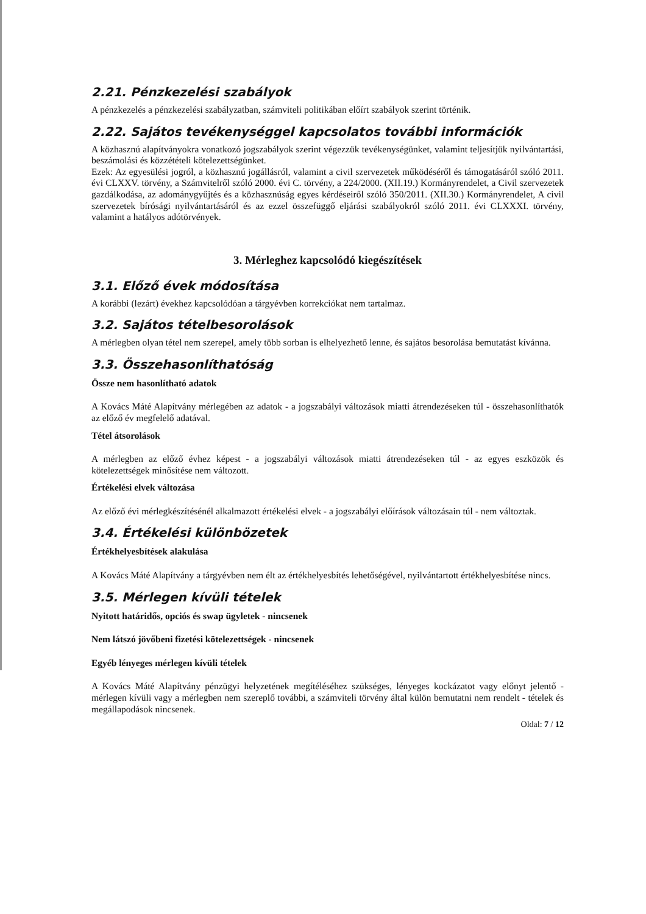2.21. Pénzkezelési szabályok
A pénzkezelés a pénzkezelési szabályzatban, számviteli politikában előírt szabályok szerint történik.
2.22. Sajátos tevékenységgel kapcsolatos további információk
A közhasznú alapítványokra vonatkozó jogszabályok szerint végezzük tevékenységünket, valamint teljesítjük nyilvántartási, beszámolási és közzétételi kötelezettségünket.
Ezek: Az egyesülési jogról, a közhasznú jogállásról, valamint a civil szervezetek működéséről és támogatásáról szóló 2011. évi CLXXV. törvény, a Számvitelről szóló 2000. évi C. törvény, a 224/2000. (XII.19.) Kormányrendelet, a Civil szervezetek gazdálkodása, az adománygyűjtés és a közhasznúság egyes kérdéseiről szóló 350/2011. (XII.30.) Kormányrendelet, A civil szervezetek bírósági nyilvántartásáról és az ezzel összefüggő eljárási szabályokról szóló 2011. évi CLXXXI. törvény, valamint a hatályos adótörvények.
3. Mérleghez kapcsolódó kiegészítések
3.1. Előző évek módosítása
A korábbi (lezárt) évekhez kapcsolódóan a tárgyévben korrekciókat nem tartalmaz.
3.2. Sajátos tételbesorolások
A mérlegben olyan tétel nem szerepel, amely több sorban is elhelyezhető lenne, és sajátos besorolása bemutatást kívánna.
3.3. Összehasonlíthatóság
Össze nem hasonlítható adatok
A Kovács Máté Alapítvány mérlegében az adatok - a jogszabályi változások miatti átrendezéseken túl - összehasonlíthatók az előző év megfelelő adatával.
Tétel átsorolások
A mérlegben az előző évhez képest - a jogszabályi változások miatti átrendezéseken túl - az egyes eszközök és kötelezettségek minősítése nem változott.
Értékelési elvek változása
Az előző évi mérlegkészítésénél alkalmazott értékelési elvek - a jogszabályi előírások változásain túl - nem változtak.
3.4. Értékelési különbözetek
Értékhelyesbítések alakulása
A Kovács Máté Alapítvány a tárgyévben nem élt az értékhelyesbítés lehetőségével, nyilvántartott értékhelyesbítése nincs.
3.5. Mérlegen kívüli tételek
Nyitott határidős, opciós és swap ügyletek - nincsenek
Nem látszó jövőbeni fizetési kötelezettségek - nincsenek
Egyéb lényeges mérlegen kívüli tételek
A Kovács Máté Alapítvány pénzügyi helyzetének megítéléséhez szükséges, lényeges kockázatot vagy előnyt jelentő - mérlegen kívüli vagy a mérlegben nem szereplő további, a számviteli törvény által külön bemutatni nem rendelt - tételek és megállapodások nincsenek.
Oldal: 7 / 12